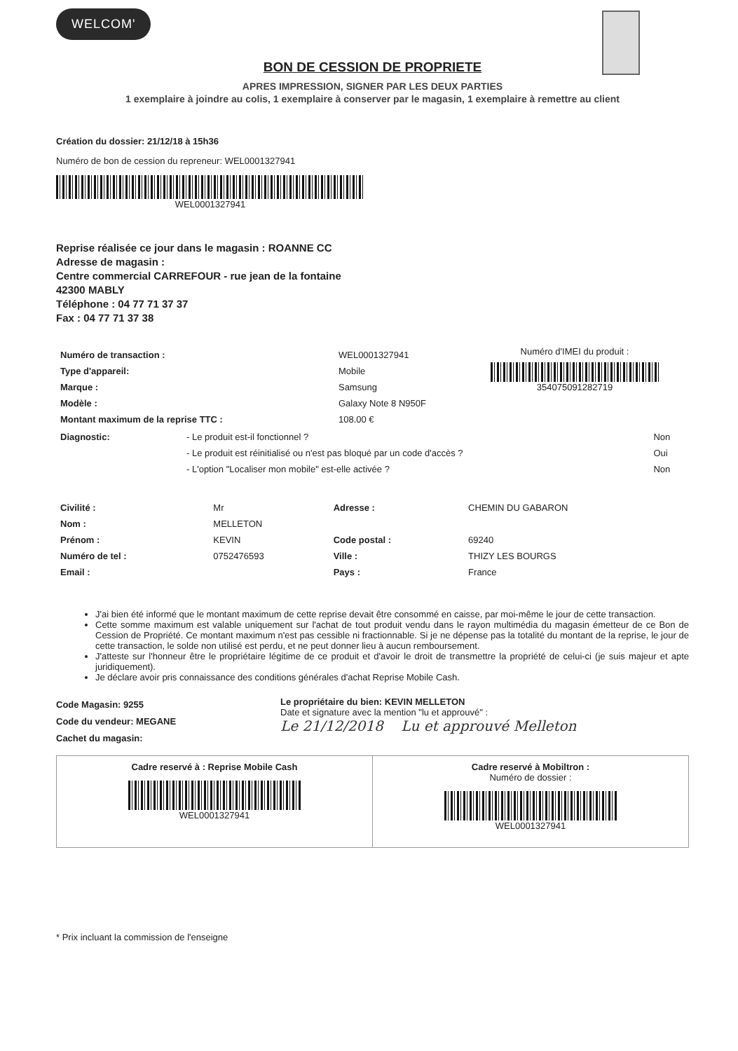WELCOM'
BON DE CESSION DE PROPRIETE
APRES IMPRESSION, SIGNER PAR LES DEUX PARTIES
1 exemplaire à joindre au colis, 1 exemplaire à conserver par le magasin, 1 exemplaire à remettre au client
Création du dossier: 21/12/18 à 15h36
Numéro de bon de cession du repreneur: WEL0001327941
WEL0001327941
Reprise réalisée ce jour dans le magasin : ROANNE CC
Adresse de magasin :
Centre commercial CARREFOUR - rue jean de la fontaine
42300 MABLY
Téléphone : 04 77 71 37 37
Fax : 04 77 71 37 38
| Numéro de transaction : | WEL0001327941 |
| Type d'appareil: | Mobile |
| Marque : | Samsung |
| Modèle : | Galaxy Note 8 N950F |
| Montant maximum de la reprise TTC : | 108.00 € |
Numéro d'IMEI du produit :
354075091282719
| Diagnostic: | - Le produit est-il fonctionnel ? | Non |
| | - Le produit est réinitialisé ou n'est pas bloqué par un code d'accès ? | Oui |
| | - L'option "Localiser mon mobile" est-elle activée ? | Non |
| Civilité : | Mr | Adresse : | CHEMIN DU GABARON |
| Nom : | MELLETON | | |
| Prénom : | KEVIN | Code postal : | 69240 |
| Numéro de tel : | 0752476593 | Ville : | THIZY LES BOURGS |
| Email : | | Pays : | France |
J'ai bien été informé que le montant maximum de cette reprise devait être consommé en caisse, par moi-même le jour de cette transaction.
Cette somme maximum est valable uniquement sur l'achat de tout produit vendu dans le rayon multimédia du magasin émetteur de ce Bon de Cession de Propriété. Ce montant maximum n'est pas cessible ni fractionnable. Si je ne dépense pas la totalité du montant de la reprise, le jour de cette transaction, le solde non utilisé est perdu, et ne peut donner lieu à aucun remboursement.
J'atteste sur l'honneur être le propriétaire légitime de ce produit et d'avoir le droit de transmettre la propriété de celui-ci (je suis majeur et apte juridiquement).
Je déclare avoir pris connaissance des conditions générales d'achat Reprise Mobile Cash.
Code Magasin: 9255
Code du vendeur: MEGANE
Cachet du magasin:
Le propriétaire du bien: KEVIN MELLETON
Date et signature avec la mention "lu et approuvé" :
Le 21/12/2018 Lu et approuvé Melleton
Cadre reservé à : Reprise Mobile Cash
WEL0001327941
Cadre reservé à Mobiltron :
Numéro de dossier :
WEL0001327941
* Prix incluant la commission de l'enseigne